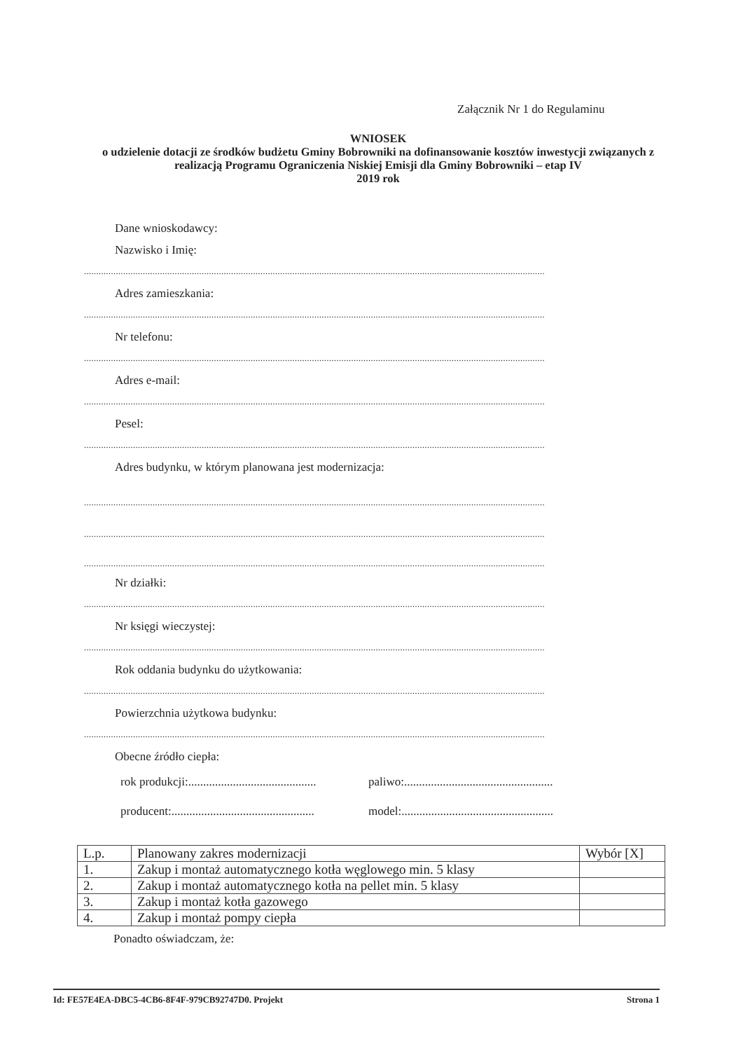Załącznik Nr 1 do Regulaminu
WNIOSEK
o udzielenie dotacji ze środków budżetu Gminy Bobrowniki na dofinansowanie kosztów inwestycji związanych z realizacją Programu Ograniczenia Niskiej Emisji dla Gminy Bobrowniki – etap IV
2019 rok
Dane wnioskodawcy:
Nazwisko i Imię:
............................................................................................................................................................................................
Adres zamieszkania:
............................................................................................................................................................................................
Nr telefonu:
............................................................................................................................................................................................
Adres e-mail:
............................................................................................................................................................................................
Pesel:
............................................................................................................................................................................................
Adres budynku, w którym planowana jest modernizacja:
............................................................................................................................................................................................
............................................................................................................................................................................................
............................................................................................................................................................................................
Nr działki:
............................................................................................................................................................................................
Nr księgi wieczystej:
............................................................................................................................................................................................
Rok oddania budynku do użytkowania:
............................................................................................................................................................................................
Powierzchnia użytkowa budynku:
............................................................................................................................................................................................
Obecne źródło ciepła:
rok produkcji:...........................................
paliwo:..................................................
producent:................................................
model:...................................................
| L.p. | Planowany zakres modernizacji | Wybór [X] |
| --- | --- | --- |
| 1. | Zakup i montaż automatycznego kotła węglowego min. 5 klasy | |
| 2. | Zakup i montaż automatycznego kotła na pellet min. 5 klasy | |
| 3. | Zakup i montaż kotła gazowego | |
| 4. | Zakup i montaż pompy ciepła | |
Ponadto oświadczam, że:
Id: FE57E4EA-DBC5-4CB6-8F4F-979CB92747D0. Projekt Strona 1